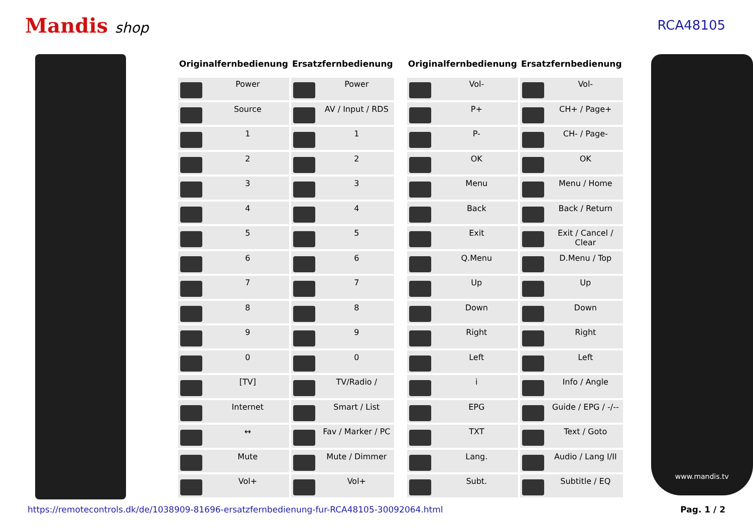Mandis shop RCA48105
| Originalfernbedienung | Ersatzfernbedienung |
| --- | --- |
| Power | Power |
| Source | AV / Input / RDS |
| 1 | 1 |
| 2 | 2 |
| 3 | 3 |
| 4 | 4 |
| 5 | 5 |
| 6 | 6 |
| 7 | 7 |
| 8 | 8 |
| 9 | 9 |
| 0 | 0 |
| [TV] | TV/Radio / |
| Internet | Smart / List |
| ↔ | Fav / Marker / PC |
| Mute | Mute / Dimmer |
| Vol+ | Vol+ |
| Originalfernbedienung | Ersatzfernbedienung |
| --- | --- |
| Vol- | Vol- |
| P+ | CH+ / Page+ |
| P- | CH- / Page- |
| OK | OK |
| Menu | Menu / Home |
| Back | Back / Return |
| Exit | Exit / Cancel / Clear |
| Q.Menu | D.Menu / Top |
| Up | Up |
| Down | Down |
| Right | Right |
| Left | Left |
| i | Info / Angle |
| EPG | Guide / EPG / -/-- |
| TXT | Text / Goto |
| Lang. | Audio / Lang I/II |
| Subt. | Subtitle / EQ |
www.mandis.tv
https://remotecontrols.dk/de/1038909-81696-ersatzfernbedienung-fur-RCA48105-30092064.html Pag. 1 / 2